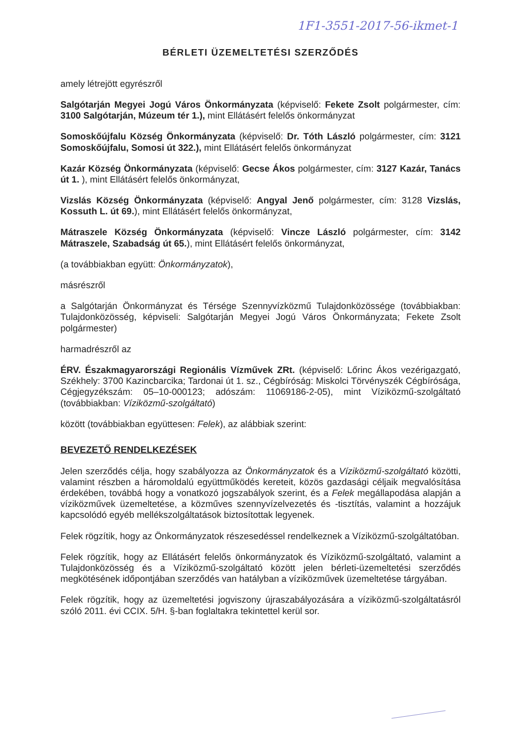1F1-3551-2017-56-ikmet-1
BÉRLETI ÜZEMELTETÉSI SZERZŐDÉS
amely létrejött egyrészről
Salgótarján Megyei Jogú Város Önkormányzata (képviselő: Fekete Zsolt polgármester, cím: 3100 Salgótarján, Múzeum tér 1.), mint Ellátásért felelős önkormányzat
Somoskőújfalu Község Önkormányzata (képviselő: Dr. Tóth László polgármester, cím: 3121 Somoskőújfalu, Somosi út 322.), mint Ellátásért felelős önkormányzat
Kazár Község Önkormányzata (képviselő: Gecse Ákos polgármester, cím: 3127 Kazár, Tanács út 1. ), mint Ellátásért felelős önkormányzat,
Vizslás Község Önkormányzata (képviselő: Angyal Jenő polgármester, cím: 3128 Vizslás, Kossuth L. út 69.), mint Ellátásért felelős önkormányzat,
Mátraszele Község Önkormányzata (képviselő: Vincze László polgármester, cím: 3142 Mátraszele, Szabadság út 65.), mint Ellátásért felelős önkormányzat,
(a továbbiakban együtt: Önkormányzatok),
másrészről
a Salgótarján Önkormányzat és Térsége Szennyvízközmű Tulajdonközössége (továbbiakban: Tulajdonközösség, képviseli: Salgótarján Megyei Jogú Város Önkormányzata; Fekete Zsolt polgármester)
harmadrészről az
ÉRV. Északmagyarországi Regionális Vízművek ZRt. (képviselő: Lőrinc Ákos vezérigazgató, Székhely: 3700 Kazincbarcika; Tardonai út 1. sz., Cégbíróság: Miskolci Törvényszék Cégbírósága, Cégjegyzékszám: 05–10-000123; adószám: 11069186-2-05), mint Víziközmű-szolgáltató (továbbiakban: Víziközmű-szolgáltató)
között (továbbiakban együttesen: Felek), az alábbiak szerint:
BEVEZETŐ RENDELKEZÉSEK
Jelen szerződés célja, hogy szabályozza az Önkormányzatok és a Víziközmű-szolgáltató közötti, valamint részben a háromoldalú együttműködés kereteit, közös gazdasági céljaik megvalósítása érdekében, továbbá hogy a vonatkozó jogszabályok szerint, és a Felek megállapodása alapján a víziközművek üzemeltetése, a közműves szennyvízelvezetés és -tisztítás, valamint a hozzájuk kapcsolódó egyéb mellékszolgáltatások biztosítottak legyenek.
Felek rögzítik, hogy az Önkormányzatok részesedéssel rendelkeznek a Víziközmű-szolgáltatóban.
Felek rögzítik, hogy az Ellátásért felelős önkormányzatok és Víziközmű-szolgáltató, valamint a Tulajdonközösség és a Víziközmű-szolgáltató között jelen bérleti-üzemeltetési szerződés megkötésének időpontjában szerződés van hatályban a víziközművek üzemeltetése tárgyában.
Felek rögzítik, hogy az üzemeltetési jogviszony újraszabályozására a víziközmű-szolgáltatásról szóló 2011. évi CCIX. 5/H. §-ban foglaltakra tekintettel kerül sor.